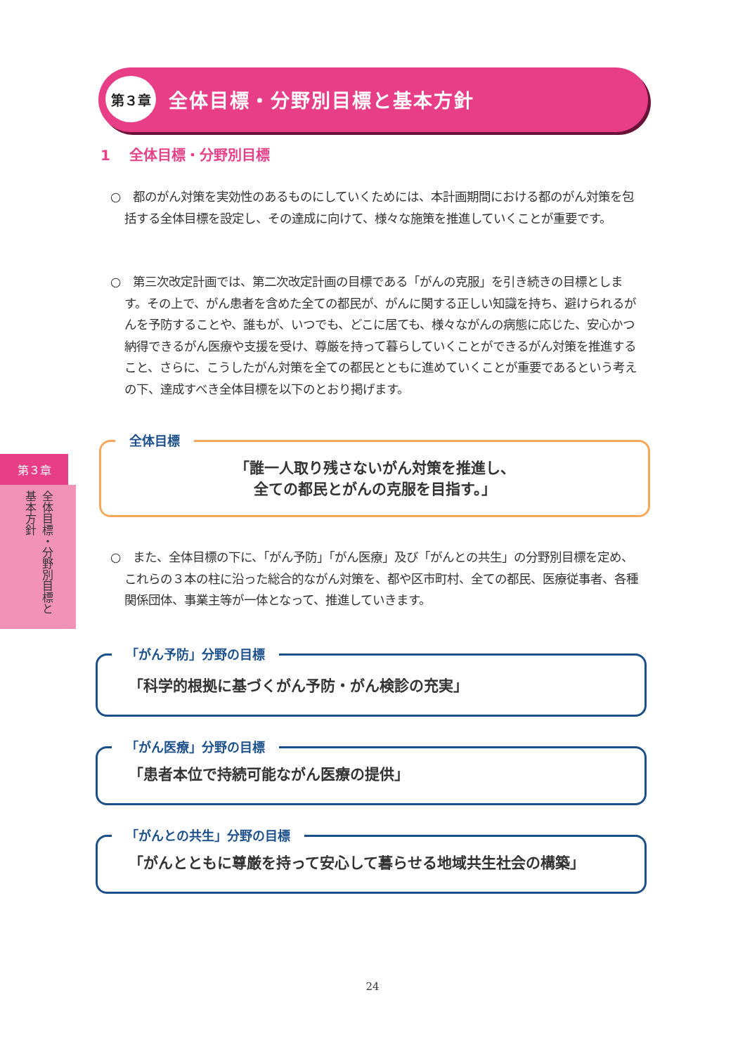第３章
全体目標・分野別目標と基本方針
1　 全体目標・分野別目標
○　都のがん対策を実効性のあるものにしていくためには、本計画期間における都のがん対策を包括する全体目標を設定し、その達成に向けて、様々な施策を推進していくことが重要です。
○　第三次改定計画では、第二次改定計画の目標である「がんの克服」を引き続きの目標とします。その上で、がん患者を含めた全ての都民が、がんに関する正しい知識を持ち、避けられるがんを予防することや、誰もが、いつでも、どこに居ても、様々ながんの病態に応じた、安心かつ納得できるがん医療や支援を受け、尊厳を持って暮らしていくことができるがん対策を推進すること、さらに、こうしたがん対策を全ての都民とともに進めていくことが重要であるという考えの下、達成すべき全体目標を以下のとおり掲げます。
全体目標
「誰一人取り残さないがん対策を推進し、
全ての都民とがんの克服を目指す。」
第３章
全体目標・分野別目標と基本方針
○　また、全体目標の下に、「がん予防」「がん医療」及び「がんとの共生」の分野別目標を定め、これらの３本の柱に沿った総合的ながん対策を、都や区市町村、全ての都民、医療従事者、各種関係団体、事業主等が一体となって、推進していきます。
「がん予防」分野の目標
「科学的根拠に基づくがん予防・がん検診の充実」
「がん医療」分野の目標
「患者本位で持続可能ながん医療の提供」
「がんとの共生」分野の目標
「がんとともに尊厳を持って安心して暮らせる地域共生社会の構築」
24